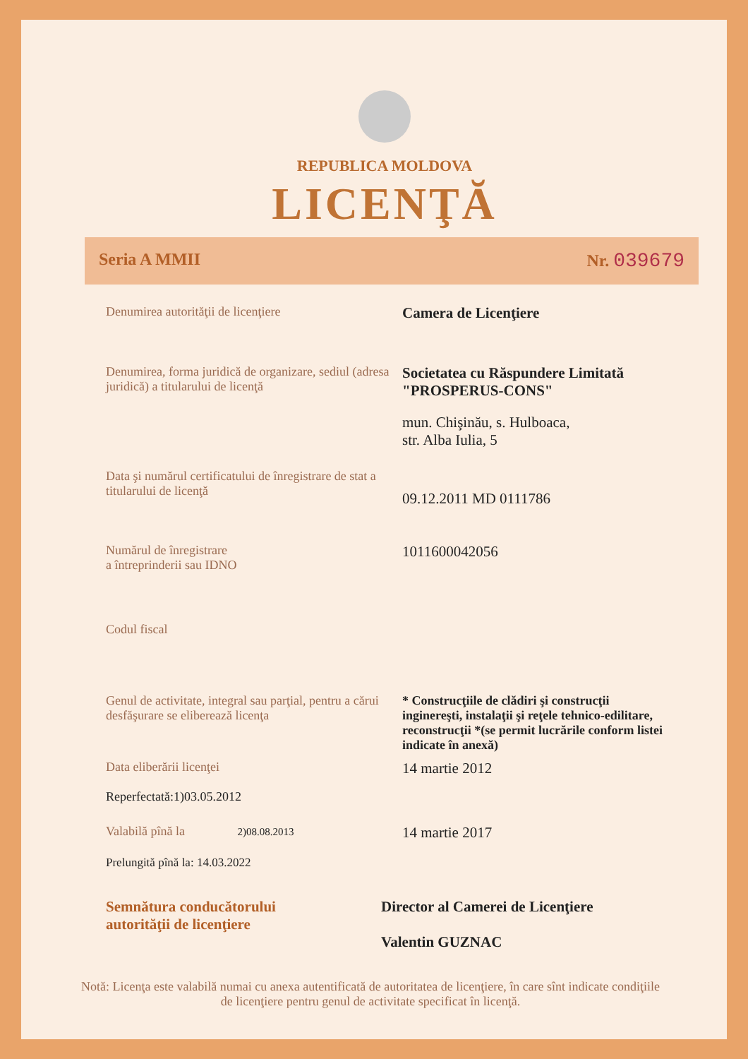REPUBLICA MOLDOVA
LICENŢĂ
Seria A MMII Nr. 039679
Denumirea autorităţii de licenţiere
Camera de Licenţiere
Denumirea, forma juridică de organizare, sediul (adresa juridică) a titularului de licenţă
Societatea cu Răspundere Limitată "PROSPERUS-CONS"
mun. Chişinău, s. Hulboaca,
str. Alba Iulia, 5
Data şi numărul certificatului de înregistrare de stat a titularului de licenţă
09.12.2011 MD 0111786
Numărul de înregistrare
a întreprinderii sau IDNO
1011600042056
Codul fiscal
Genul de activitate, integral sau parţial, pentru a cărui desfăşurare se eliberează licenţa
* Construcţiile de clădiri şi construcţii inginereşti, instalaţii şi reţele tehnico-edilitare, reconstrucţii *(se permit lucrările conform listei indicate în anexă)
Data eliberării licenţei
Reperfectată:1)03.05.2012
14 martie 2012
Valabilă pînă la 2)08.08.2013
14 martie 2017
Prelungită pînă la: 14.03.2022
Semnătura conducătorului
autorităţii de licenţiere
Director al Camerei de Licenţiere
Valentin GUZNAC
Notă: Licenţa este valabilă numai cu anexa autentificată de autoritatea de licenţiere, în care sînt indicate condiţiile de licenţiere pentru genul de activitate specificat în licenţă.